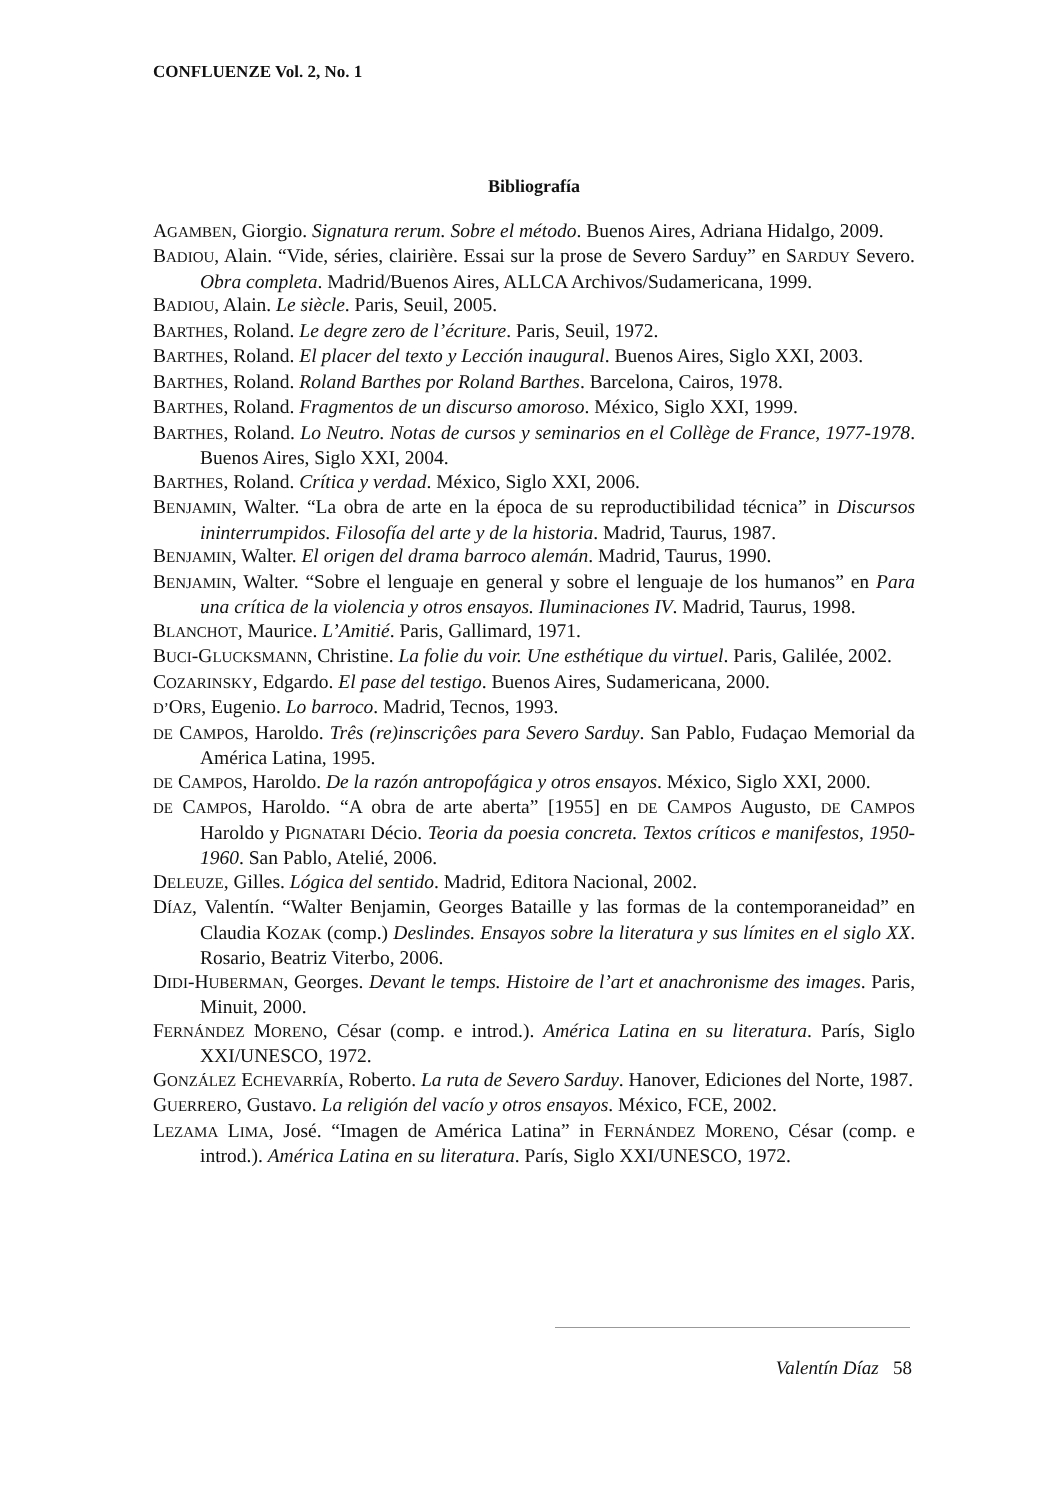CONFLUENZE Vol. 2, No. 1
Bibliografía
AGAMBEN, Giorgio. Signatura rerum. Sobre el método. Buenos Aires, Adriana Hidalgo, 2009.
BADIOU, Alain. “Vide, séries, clairière. Essai sur la prose de Severo Sarduy” en SARDUY Severo. Obra completa. Madrid/Buenos Aires, ALLCA Archivos/Sudamericana, 1999.
BADIOU, Alain. Le siècle. Paris, Seuil, 2005.
BARTHES, Roland. Le degre zero de l’écriture. Paris, Seuil, 1972.
BARTHES, Roland. El placer del texto y Lección inaugural. Buenos Aires, Siglo XXI, 2003.
BARTHES, Roland. Roland Barthes por Roland Barthes. Barcelona, Cairos, 1978.
BARTHES, Roland. Fragmentos de un discurso amoroso. México, Siglo XXI, 1999.
BARTHES, Roland. Lo Neutro. Notas de cursos y seminarios en el Collège de France, 1977-1978. Buenos Aires, Siglo XXI, 2004.
BARTHES, Roland. Crítica y verdad. México, Siglo XXI, 2006.
BENJAMIN, Walter. “La obra de arte en la época de su reproductibilidad técnica” in Discursos ininterrumpidos. Filosofía del arte y de la historia. Madrid, Taurus, 1987.
BENJAMIN, Walter. El origen del drama barroco alemán. Madrid, Taurus, 1990.
BENJAMIN, Walter. “Sobre el lenguaje en general y sobre el lenguaje de los humanos” en Para una crítica de la violencia y otros ensayos. Iluminaciones IV. Madrid, Taurus, 1998.
BLANCHOT, Maurice. L’Amitié. Paris, Gallimard, 1971.
BUCI-GLUCKSMANN, Christine. La folie du voir. Une esthétique du virtuel. Paris, Galilée, 2002.
COZARINSKY, Edgardo. El pase del testigo. Buenos Aires, Sudamericana, 2000.
D’ORS, Eugenio. Lo barroco. Madrid, Tecnos, 1993.
DE CAMPOS, Haroldo. Três (re)inscriçôes para Severo Sarduy. San Pablo, Fudaçao Memorial da América Latina, 1995.
DE CAMPOS, Haroldo. De la razón antropofágica y otros ensayos. México, Siglo XXI, 2000.
DE CAMPOS, Haroldo. “A obra de arte aberta” [1955] en DE CAMPOS Augusto, DE CAMPOS Haroldo y PIGNATARI Décio. Teoria da poesia concreta. Textos críticos e manifestos, 1950-1960. San Pablo, Atelié, 2006.
DELEUZE, Gilles. Lógica del sentido. Madrid, Editora Nacional, 2002.
DÍAZ, Valentín. “Walter Benjamin, Georges Bataille y las formas de la contemporaneidad” en Claudia KOZAK (comp.) Deslindes. Ensayos sobre la literatura y sus límites en el siglo XX. Rosario, Beatriz Viterbo, 2006.
DIDI-HUBERMAN, Georges. Devant le temps. Histoire de l’art et anachronisme des images. Paris, Minuit, 2000.
FERNÁNDEZ MORENO, César (comp. e introd.). América Latina en su literatura. París, Siglo XXI/UNESCO, 1972.
GONZÁLEZ ECHEVARRÍA, Roberto. La ruta de Severo Sarduy. Hanover, Ediciones del Norte, 1987.
GUERRERO, Gustavo. La religión del vacío y otros ensayos. México, FCE, 2002.
LEZAMA LIMA, José. “Imagen de América Latina” in FERNÁNDEZ MORENO, César (comp. e introd.). América Latina en su literatura. París, Siglo XXI/UNESCO, 1972.
Valentín Díaz 58